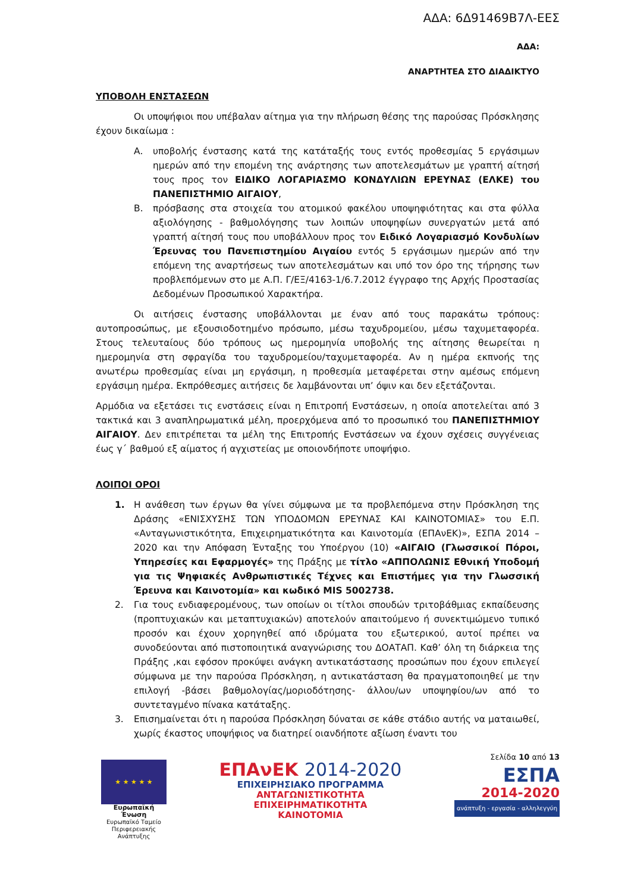ΑΔΑ: 6Δ91469Β7Λ-ΕΕΣ
ΑΔΑ:
ΑΝΑΡΤΗΤΕΑ ΣΤΟ ΔΙΑΔΙΚΤΥΟ
ΥΠΟΒΟΛΗ ΕΝΣΤΑΣΕΩΝ
Οι υποψήφιοι που υπέβαλαν αίτημα για την πλήρωση θέσης της παρούσας Πρόσκλησης έχουν δικαίωμα :
Α. υποβολής ένστασης κατά της κατάταξής τους εντός προθεσμίας 5 εργάσιμων ημερών από την επομένη της ανάρτησης των αποτελεσμάτων με γραπτή αίτησή τους προς τον ΕΙΔΙΚΟ ΛΟΓΑΡΙΑΣΜΟ ΚΟΝΔΥΛΙΩΝ ΕΡΕΥΝΑΣ (ΕΛΚΕ) του ΠΑΝΕΠΙΣΤΗΜΙΟ ΑΙΓΑΙΟΥ,
Β. πρόσβασης στα στοιχεία του ατομικού φακέλου υποψηφιότητας και στα φύλλα αξιολόγησης - βαθμολόγησης των λοιπών υποψηφίων συνεργατών μετά από γραπτή αίτησή τους που υποβάλλουν προς τον Ειδικό Λογαριασμό Κονδυλίων Έρευνας του Πανεπιστημίου Αιγαίου εντός 5 εργάσιμων ημερών από την επόμενη της αναρτήσεως των αποτελεσμάτων και υπό τον όρο της τήρησης των προβλεπόμενων στο με Α.Π. Γ/ΕΞ/4163-1/6.7.2012 έγγραφο της Αρχής Προστασίας Δεδομένων Προσωπικού Χαρακτήρα.
Οι αιτήσεις ένστασης υποβάλλονται με έναν από τους παρακάτω τρόπους: αυτοπροσώπως, με εξουσιοδοτημένο πρόσωπο, μέσω ταχυδρομείου, μέσω ταχυμεταφορέα. Στους τελευταίους δύο τρόπους ως ημερομηνία υποβολής της αίτησης θεωρείται η ημερομηνία στη σφραγίδα του ταχυδρομείου/ταχυμεταφορέα. Αν η ημέρα εκπνοής της ανωτέρω προθεσμίας είναι μη εργάσιμη, η προθεσμία μεταφέρεται στην αμέσως επόμενη εργάσιμη ημέρα. Εκπρόθεσμες αιτήσεις δε λαμβάνονται υπ’ όψιν και δεν εξετάζονται.
Αρμόδια να εξετάσει τις ενστάσεις είναι η Επιτροπή Ενστάσεων, η οποία αποτελείται από 3 τακτικά και 3 αναπληρωματικά μέλη, προερχόμενα από το προσωπικό του ΠΑΝΕΠΙΣΤΗΜΙΟΥ ΑΙΓΑΙΟΥ. Δεν επιτρέπεται τα μέλη της Επιτροπής Ενστάσεων να έχουν σχέσεις συγγένειας έως γ΄ βαθμού εξ αίματος ή αγχιστείας με οποιονδήποτε υποψήφιο.
ΛΟΙΠΟΙ ΟΡΟΙ
1. Η ανάθεση των έργων θα γίνει σύμφωνα με τα προβλεπόμενα στην Πρόσκληση της Δράσης «ΕΝΙΣΧΥΣΗΣ ΤΩΝ ΥΠΟΔΟΜΩΝ ΕΡΕΥΝΑΣ ΚΑΙ ΚΑΙΝΟΤΟΜΙΑΣ» του Ε.Π. «Ανταγωνιστικότητα, Επιχειρηματικότητα και Καινοτομία (ΕΠΑνΕΚ)», ΕΣΠΑ 2014 – 2020 και την Απόφαση Ένταξης του Υποέργου (10) «ΑΙΓΑΙΟ (Γλωσσικοί Πόροι, Υπηρεσίες και Εφαρμογές» της Πράξης με τίτλο «ΑΠΠΟΛΩΝΙΣ Εθνική Υποδομή για τις Ψηφιακές Ανθρωπιστικές Τέχνες και Επιστήμες για την Γλωσσική Έρευνα και Καινοτομία» και κωδικό MIS 5002738.
2. Για τους ενδιαφερομένους, των οποίων οι τίτλοι σπουδών τριτοβάθμιας εκπαίδευσης (προπτυχιακών και μεταπτυχιακών) αποτελούν απαιτούμενο ή συνεκτιμώμενο τυπικό προσόν και έχουν χορηγηθεί από ιδρύματα του εξωτερικού, αυτοί πρέπει να συνοδεύονται από πιστοποιητικά αναγνώρισης του ΔΟΑΤΑΠ. Καθ’ όλη τη διάρκεια της Πράξης ,και εφόσον προκύψει ανάγκη αντικατάστασης προσώπων που έχουν επιλεγεί σύμφωνα με την παρούσα Πρόσκληση, η αντικατάσταση θα πραγματοποιηθεί με την επιλογή -βάσει βαθμολογίας/μοριοδότησης- άλλου/ων υποψηφίου/ων από το συντεταγμένο πίνακα κατάταξης.
3. Επισημαίνεται ότι η παρούσα Πρόσκληση δύναται σε κάθε στάδιο αυτής να ματαιωθεί, χωρίς έκαστος υποψήφιος να διατηρεί οιανδήποτε αξίωση έναντι του
★ ★ ★ ★ ★
Ευρωπαϊκή Ένωση
Ευρωπαϊκό Ταμείο
Περιφερειακής Ανάπτυξης
ΕΠΑνΕΚ 2014-2020
ΕΠΙΧΕΙΡΗΣΙΑΚΟ ΠΡΟΓΡΑΜΜΑ
ΑΝΤΑΓΩΝΙΣΤΙΚΟΤΗΤΑ
ΕΠΙΧΕΙΡΗΜΑΤΙΚΟΤΗΤΑ
ΚΑΙΝΟΤΟΜΙΑ
Σελίδα 10 από 13
ΕΣΠΑ
2014-2020
ανάπτυξη - εργασία - αλληλεγγύη